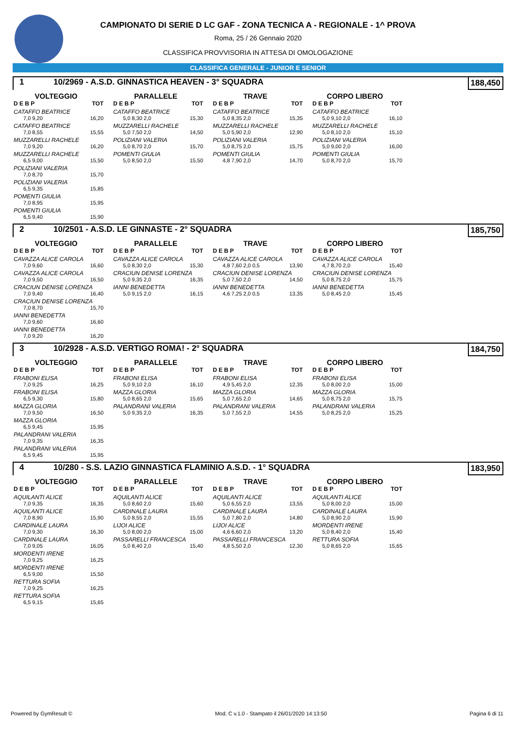CAMPIONATO DI SERIE D LC GAF - ZONA TECNICA A - REGIONALE - 1^ PROVA
Roma, 25 / 26 Gennaio 2020
CLASSIFICA PROVVISORIA IN ATTESA DI OMOLOGAZIONE
CLASSIFICA GENERALE - JUNIOR E SENIOR
1 10/2969 - A.S.D. GINNASTICA HEAVEN - 3° SQUADRA 188,450
VOLTEGGIO
D E B P TOT
CATAFFO BEATRICE
7,0 9,20 16,20
CATAFFO BEATRICE
7,0 8,55 15,55
MUZZARELLI RACHELE
7,0 9,20 16,20
MUZZARELLI RACHELE
6,5 9,00 15,50
POLIZIANI VALERIA
7,0 8,70 15,70
POLIZIANI VALERIA
6,5 9,35 15,85
POMENTI GIULIA
7,0 8,95 15,95
POMENTI GIULIA
6,5 9,40 15,90
PARALLELE
D E B P TOT
CATAFFO BEATRICE
5,0 8,30 2,0 15,30
MUZZARELLI RACHELE
5,0 7,50 2,0 14,50
POLIZIANI VALERIA
5,0 8,70 2,0 15,70
POMENTI GIULIA
5,0 8,50 2,0 15,50
TRAVE
D E B P TOT
CATAFFO BEATRICE
5,0 8,35 2,0 15,35
MUZZARELLI RACHELE
5,0 5,90 2,0 12,90
POLIZIANI VALERIA
5,0 8,75 2,0 15,75
POMENTI GIULIA
4,8 7,90 2,0 14,70
CORPO LIBERO
D E B P TOT
CATAFFO BEATRICE
5,0 9,10 2,0 16,10
MUZZARELLI RACHELE
5,0 8,10 2,0 15,10
POLIZIANI VALERIA
5,0 9,00 2,0 16,00
POMENTI GIULIA
5,0 8,70 2,0 15,70
2 10/2501 - A.S.D. LE GINNASTE - 2° SQUADRA 185,750
VOLTEGGIO
D E B P TOT
CAVAZZA ALICE CAROLA
7,0 9,60 16,60
CAVAZZA ALICE CAROLA
7,0 9,50 16,50
CRACIUN DENISE LORENZA
7,0 9,40 16,40
CRACIUN DENISE LORENZA
7,0 8,70 15,70
IANNI BENEDETTA
7,0 9,60 16,60
IANNI BENEDETTA
7,0 9,20 16,20
PARALLELE
D E B P TOT
CAVAZZA ALICE CAROLA
5,0 8,30 2,0 15,30
CRACIUN DENISE LORENZA
5,0 9,35 2,0 16,35
IANNI BENEDETTA
5,0 9,15 2,0 16,15
TRAVE
D E B P TOT
CAVAZZA ALICE CAROLA
4,8 7,60 2,0 0,5 13,90
CRACIUN DENISE LORENZA
5,0 7,50 2,0 14,50
IANNI BENEDETTA
4,6 7,25 2,0 0,5 13,35
CORPO LIBERO
D E B P TOT
CAVAZZA ALICE CAROLA
4,7 8,70 2,0 15,40
CRACIUN DENISE LORENZA
5,0 8,75 2,0 15,75
IANNI BENEDETTA
5,0 8,45 2,0 15,45
3 10/2928 - A.S.D. VERTIGO ROMA! - 2° SQUADRA 184,750
VOLTEGGIO
D E B P TOT
FRABONI ELISA
7,0 9,25 16,25
FRABONI ELISA
6,5 9,30 15,80
MAZZA GLORIA
7,0 9,50 16,50
MAZZA GLORIA
6,5 9,45 15,95
PALANDRANI VALERIA
7,0 9,35 16,35
PALANDRANI VALERIA
6,5 9,45 15,95
PARALLELE
D E B P TOT
FRABONI ELISA
5,0 9,10 2,0 16,10
MAZZA GLORIA
5,0 8,65 2,0 15,65
PALANDRANI VALERIA
5,0 9,35 2,0 16,35
TRAVE
D E B P TOT
FRABONI ELISA
4,9 5,45 2,0 12,35
MAZZA GLORIA
5,0 7,65 2,0 14,65
PALANDRANI VALERIA
5,0 7,55 2,0 14,55
CORPO LIBERO
D E B P TOT
FRABONI ELISA
5,0 8,00 2,0 15,00
MAZZA GLORIA
5,0 8,75 2,0 15,75
PALANDRANI VALERIA
5,0 8,25 2,0 15,25
4 10/280 - S.S. LAZIO GINNASTICA FLAMINIO A.S.D. - 1° SQUADRA 183,950
VOLTEGGIO
D E B P TOT
AQUILANTI ALICE
7,0 9,35 16,35
AQUILANTI ALICE
7,0 8,90 15,90
CARDINALE LAURA
7,0 9,30 16,30
CARDINALE LAURA
7,0 9,05 16,05
MORDENTI IRENE
7,0 9,25 16,25
MORDENTI IRENE
6,5 9,00 15,50
RETTURA SOFIA
7,0 9,25 16,25
RETTURA SOFIA
6,5 9,15 15,65
PARALLELE
D E B P TOT
AQUILANTI ALICE
5,0 8,60 2,0 15,60
CARDINALE LAURA
5,0 8,55 2,0 15,55
LIJOI ALICE
5,0 8,00 2,0 15,00
PASSARELLI FRANCESCA
5,0 8,40 2,0 15,40
TRAVE
D E B P TOT
AQUILANTI ALICE
5,0 6,55 2,0 13,55
CARDINALE LAURA
5,0 7,80 2,0 14,80
LIJOI ALICE
4,6 6,60 2,0 13,20
PASSARELLI FRANCESCA
4,8 5,50 2,0 12,30
CORPO LIBERO
D E B P TOT
AQUILANTI ALICE
5,0 8,00 2,0 15,00
CARDINALE LAURA
5,0 8,90 2,0 15,90
MORDENTI IRENE
5,0 8,40 2,0 15,40
RETTURA SOFIA
5,0 8,65 2,0 15,65
Powered by GymResult © Mod. C v.1.0 - Stampato il 26/01/2020 14:13:50 Pagina 6 di 11